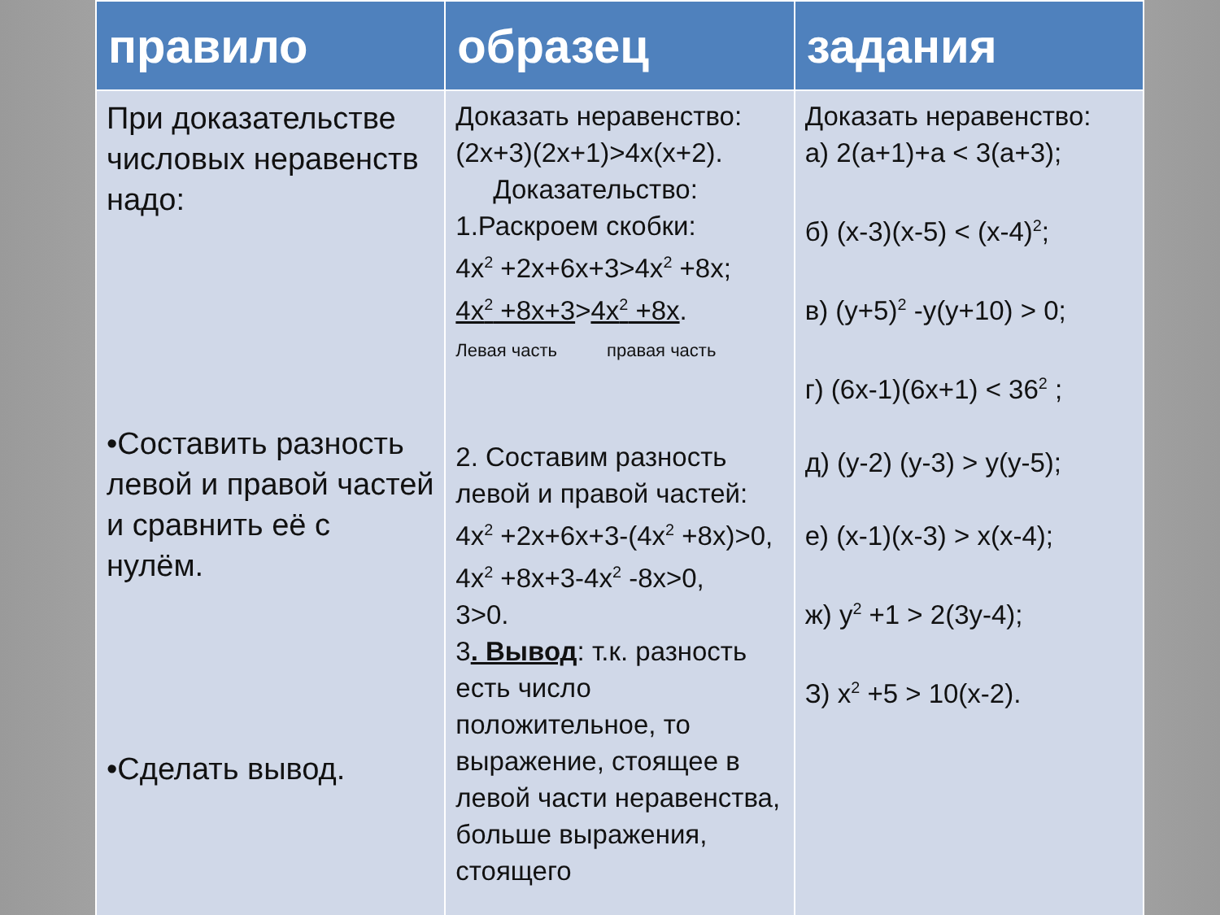| правило | образец | задания |
| --- | --- | --- |
| При доказательстве числовых неравенств надо: •Составить разность левой и правой частей и сравнить её с нулём. •Сделать вывод. | Доказать неравенство: (2x+3)(2x+1)>4x(x+2). Доказательство: 1.Раскроем скобки: 4x<sup>2</sup> +2x+6x+3>4x<sup>2</sup> +8x; 4x<sup>2</sup> +8x+3 > 4x<sup>2</sup> +8x . Левая часть правая часть 2. Составим разность левой и правой частей: 4x<sup>2</sup> +2x+6x+3-(4x<sup>2</sup> +8x)>0, 4x<sup>2</sup> +8x+3-4x<sup>2</sup> -8x>0, 3>0. 3 . Вывод : т.к. разность есть число положительное, то выражение, стоящее в левой части неравенства, больше выражения, стоящего | Доказать неравенство: а) 2(a+1)+a < 3(a+3); б) (x-3)(x-5) < (x-4)<sup>2</sup>; в) (y+5)<sup>2</sup> -y(y+10) > 0; г) (6x-1)(6x+1) < 36<sup>2</sup> ; д) (y-2) (y-3) > y(y-5); е) (x-1)(x-3) > x(x-4); ж) y<sup>2</sup> +1 > 2(3y-4); З) x<sup>2</sup> +5 > 10(x-2). |